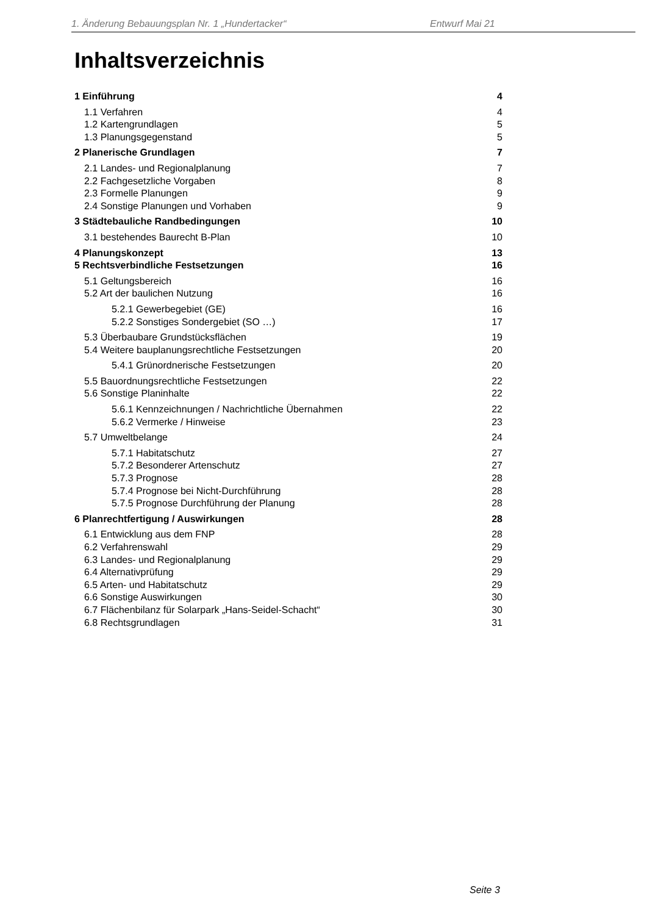1. Änderung Bebauungsplan Nr. 1 „Hundertacker“ Entwurf Mai 21
Inhaltsverzeichnis
1 Einführung 4
1.1 Verfahren 4
1.2 Kartengrundlagen 5
1.3 Planungsgegenstand 5
2 Planerische Grundlagen 7
2.1 Landes- und Regionalplanung 7
2.2 Fachgesetzliche Vorgaben 8
2.3 Formelle Planungen 9
2.4 Sonstige Planungen und Vorhaben 9
3 Städtebauliche Randbedingungen 10
3.1 bestehendes Baurecht B-Plan 10
4 Planungskonzept 13
5 Rechtsverbindliche Festsetzungen 16
5.1 Geltungsbereich 16
5.2 Art der baulichen Nutzung 16
5.2.1 Gewerbegebiet (GE) 16
5.2.2 Sonstiges Sondergebiet (SO …) 17
5.3 Überbaubare Grundstücksflächen 19
5.4 Weitere bauplanungsrechtliche Festsetzungen 20
5.4.1 Grünordnerische Festsetzungen 20
5.5 Bauordnungsrechtliche Festsetzungen 22
5.6 Sonstige Planinhalte 22
5.6.1 Kennzeichnungen / Nachrichtliche Übernahmen 22
5.6.2 Vermerke / Hinweise 23
5.7 Umweltbelange 24
5.7.1 Habitatschutz 27
5.7.2 Besonderer Artenschutz 27
5.7.3 Prognose 28
5.7.4 Prognose bei Nicht-Durchführung 28
5.7.5 Prognose Durchführung der Planung 28
6 Planrechtfertigung / Auswirkungen 28
6.1 Entwicklung aus dem FNP 28
6.2 Verfahrenswahl 29
6.3 Landes- und Regionalplanung 29
6.4 Alternativprüfung 29
6.5 Arten- und Habitatschutz 29
6.6 Sonstige Auswirkungen 30
6.7 Flächenbilanz für Solarpark „Hans-Seidel-Schacht“30
6.8 Rechtsgrundlagen 31
Seite 3